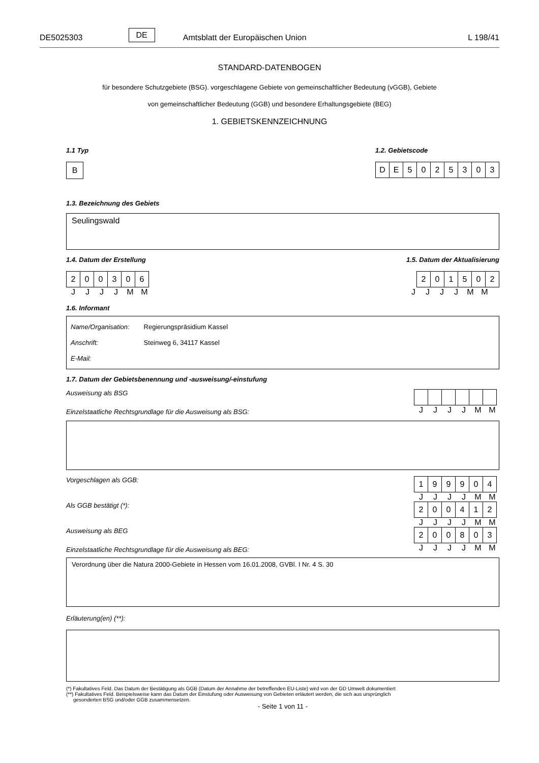DE5025303 DE Amtsblatt der Europäischen Union L 198/41
STANDARD-DATENBOGEN
für besondere Schutzgebiete (BSG). vorgeschlagene Gebiete von gemeinschaftlicher Bedeutung (vGGB), Gebiete
von gemeinschaftlicher Bedeutung (GGB) und besondere Erhaltungsgebiete (BEG)
1. GEBIETSKENNZEICHNUNG
1.1 Typ
B
1.2. Gebietscode
| D | E | 5 | 0 | 2 | 5 | 3 | 0 | 3 |
1.3. Bezeichnung des Gebiets
Seulingswald
1.4. Datum der Erstellung
| 2 | 0 | 0 | 3 | 0 | 6 |
JJJJMM
1.5. Datum der Aktualisierung
| 2 | 0 | 1 | 5 | 0 | 2 |
JJJJMM
1.6. Informant
Name/Organisation: Regierungspräsidium Kassel
Anschrift: Steinweg 6, 34117 Kassel
E-Mail:
1.7. Datum der Gebietsbenennung und -ausweisung/-einstufung
Ausweisung als BSG
Einzelstaatliche Rechtsgrundlage für die Ausweisung als BSG:
JJJJMM
Vorgeschlagen als GGB:
| 1 | 9 | 9 | 9 | 0 | 4 |
JJJJMM
Als GGB bestätigt (*):
| 2 | 0 | 0 | 4 | 1 | 2 |
JJJJMM
Ausweisung als BEG
Einzelstaatliche Rechtsgrundlage für die Ausweisung als BEG:
| 2 | 0 | 0 | 8 | 0 | 3 |
JJJJMM
Verordnung über die Natura 2000-Gebiete in Hessen vom 16.01.2008, GVBl. I Nr. 4 S. 30
Erläuterung(en) (**):
(*) Fakultatives Feld. Das Datum der Bestätigung als GGB (Datum der Annahme der betreffenden EU-Liste) wird von der GD Umwelt dokumentiert
(**) Fakultatives Feld. Beispielsweise kann das Datum der Einstufung oder Ausweisung von Gebieten erläutert werden, die sich aus ursprünglich
gesonderten BSG und/oder GGB zusammensetzen.
- Seite 1 von 11 -